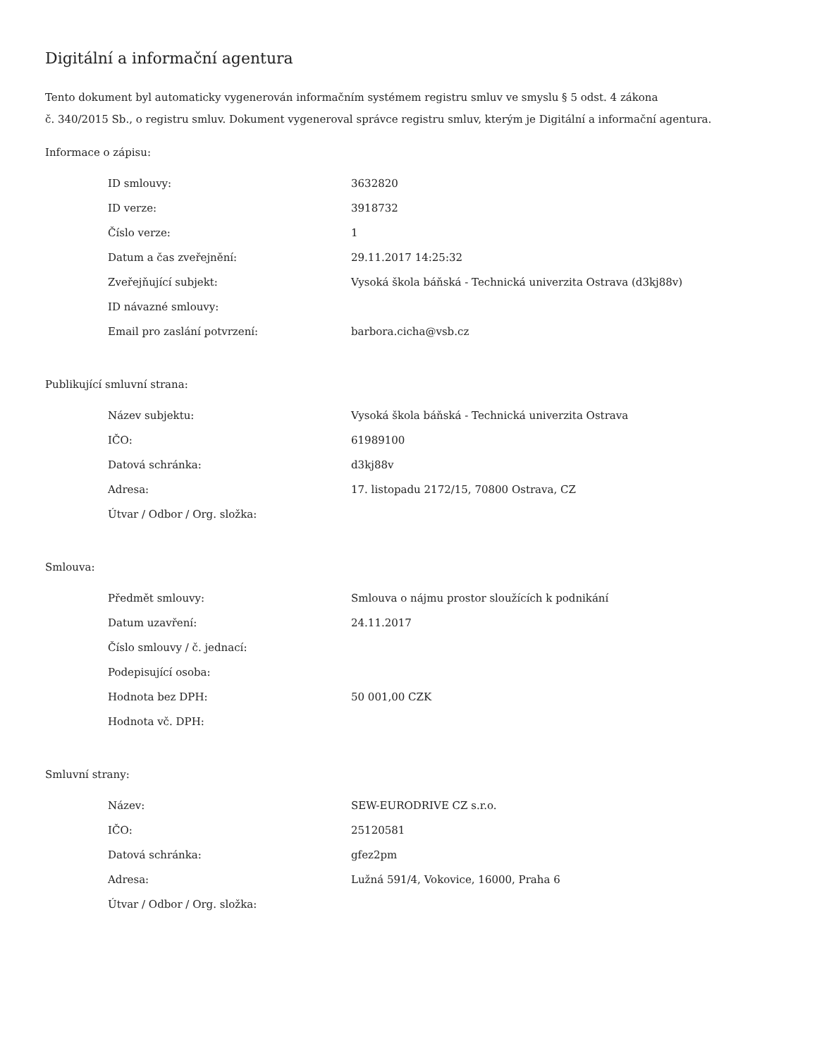Digitální a informační agentura
Tento dokument byl automaticky vygenerován informačním systémem registru smluv ve smyslu § 5 odst. 4 zákona
č. 340/2015 Sb., o registru smluv. Dokument vygeneroval správce registru smluv, kterým je Digitální a informační agentura.
Informace o zápisu:
| ID smlouvy: | 3632820 |
| ID verze: | 3918732 |
| Číslo verze: | 1 |
| Datum a čas zveřejnění: | 29.11.2017 14:25:32 |
| Zveřejňující subjekt: | Vysoká škola báňská - Technická univerzita Ostrava (d3kj88v) |
| ID návazné smlouvy: | |
| Email pro zaslání potvrzení: | barbora.cicha@vsb.cz |
Publikující smluvní strana:
| Název subjektu: | Vysoká škola báňská - Technická univerzita Ostrava |
| IČO: | 61989100 |
| Datová schránka: | d3kj88v |
| Adresa: | 17. listopadu 2172/15, 70800 Ostrava, CZ |
| Útvar / Odbor / Org. složka: | |
Smlouva:
| Předmět smlouvy: | Smlouva o nájmu prostor sloužících k podnikání |
| Datum uzavření: | 24.11.2017 |
| Číslo smlouvy / č. jednací: | |
| Podepisující osoba: | |
| Hodnota bez DPH: | 50 001,00 CZK |
| Hodnota vč. DPH: | |
Smluvní strany:
| Název: | SEW-EURODRIVE CZ s.r.o. |
| IČO: | 25120581 |
| Datová schránka: | gfez2pm |
| Adresa: | Lužná 591/4, Vokovice, 16000, Praha 6 |
| Útvar / Odbor / Org. složka: | |